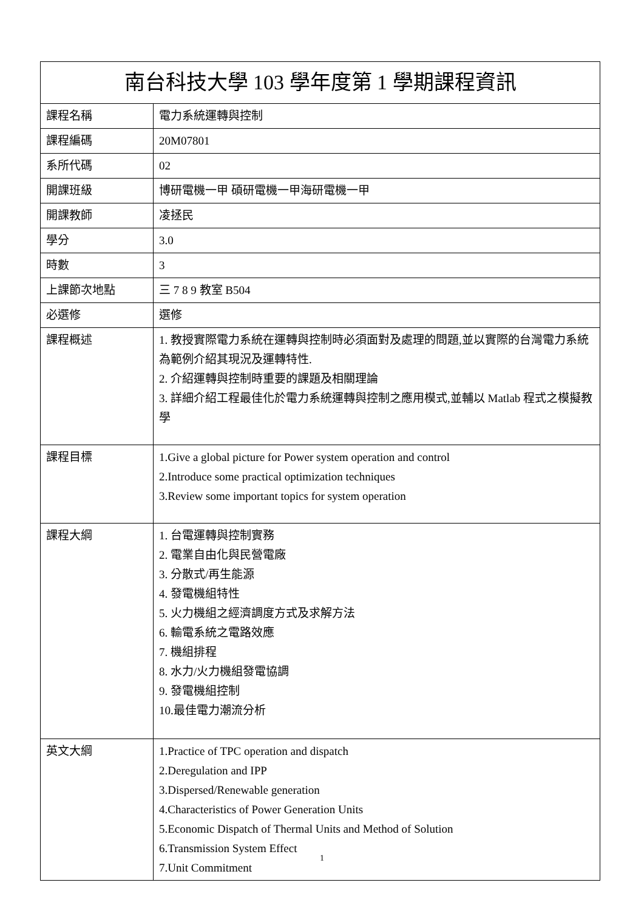| 南台科技大學 103 學年度第 1 學期課程資訊 | |
| 課程名稱 | 電力系統運轉與控制 |
| 課程編碼 | 20M07801 |
| 系所代碼 | 02 |
| 開課班級 | 博研電機一甲 碩研電機一甲海研電機一甲 |
| 開課教師 | 凌拯民 |
| 學分 | 3.0 |
| 時數 | 3 |
| 上課節次地點 | 三 7 8 9 教室 B504 |
| 必選修 | 選修 |
| 課程概述 | 1. 教授實際電力系統在運轉與控制時必須面對及處理的問題,並以實際的台灣電力系統為範例介紹其現況及運轉特性. 2. 介紹運轉與控制時重要的課題及相關理論 3. 詳細介紹工程最佳化於電力系統運轉與控制之應用模式,並輔以 Matlab 程式之模擬教學 |
| 課程目標 | 1.Give a global picture for Power system operation and control 2.Introduce some practical optimization techniques 3.Review some important topics for system operation |
| 課程大綱 | 1. 台電運轉與控制實務 2. 電業自由化與民營電廠 3. 分散式/再生能源 4. 發電機組特性 5. 火力機組之經濟調度方式及求解方法 6. 輸電系統之電路效應 7. 機組排程 8. 水力/火力機組發電協調 9. 發電機組控制 10.最佳電力潮流分析 |
| 英文大綱 | 1.Practice of TPC operation and dispatch 2.Deregulation and IPP 3.Dispersed/Renewable generation 4.Characteristics of Power Generation Units 5.Economic Dispatch of Thermal Units and Method of Solution 6.Transmission System Effect 7.Unit Commitment |
1